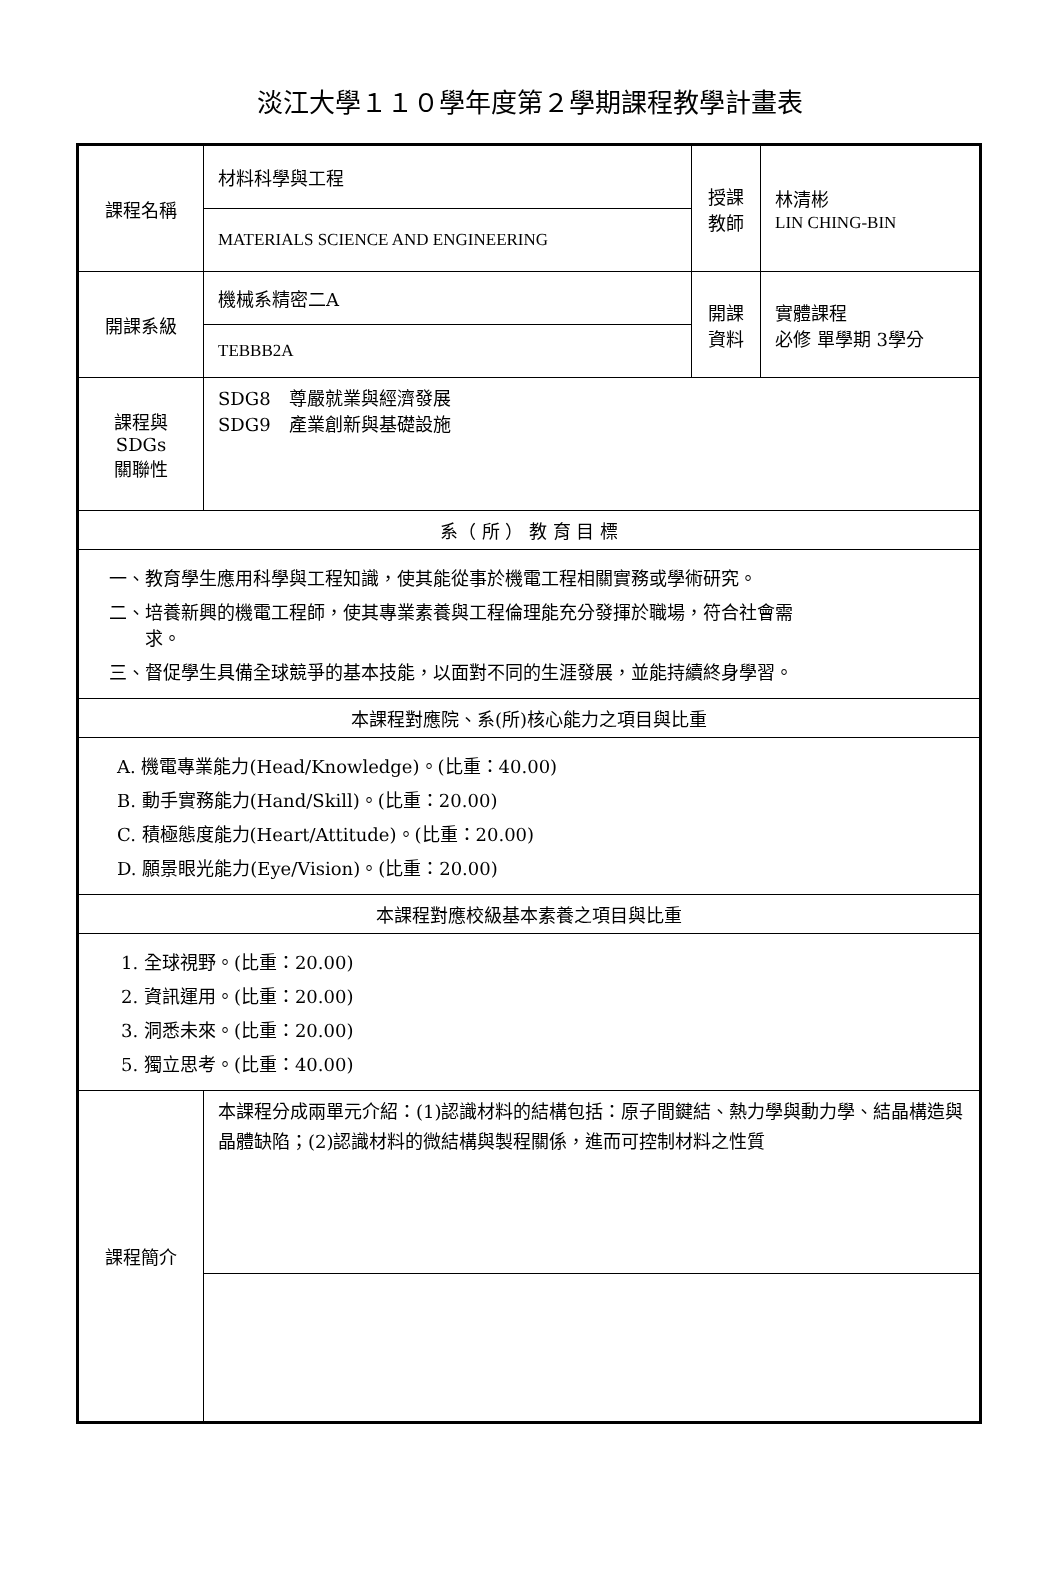淡江大學１１０學年度第２學期課程教學計畫表
| 課程名稱 | 材料科學與工程 | 授課 教師 | 林清彬 LIN CHING-BIN |
| | MATERIALS SCIENCE AND ENGINEERING | | |
| 開課系級 | 機械系精密二A | 開課 資料 | 實體課程 必修 單學期 3學分 |
| | TEBBB2A | | |
| 課程與SDGs 關聯性 | SDG8 尊嚴就業與經濟發展 SDG9 產業創新與基礎設施 | | |
| 系（ 所 ） 教 育 目 標 | | | |
| 一、教育學生應用科學與工程知識，使其能從事於機電工程相關實務或學術研究。 二、培養新興的機電工程師，使其專業素養與工程倫理能充分發揮於職場，符合社會需 求。 三、督促學生具備全球競爭的基本技能，以面對不同的生涯發展，並能持續終身學習。 | | | |
| 本課程對應院、系(所)核心能力之項目與比重 | | | |
| A. 機電專業能力(Head/Knowledge)。(比重：40.00) B. 動手實務能力(Hand/Skill)。(比重：20.00) C. 積極態度能力(Heart/Attitude)。(比重：20.00) D. 願景眼光能力(Eye/Vision)。(比重：20.00) | | | |
| 本課程對應校級基本素養之項目與比重 | | | |
| 1. 全球視野。(比重：20.00) 2. 資訊運用。(比重：20.00) 3. 洞悉未來。(比重：20.00) 5. 獨立思考。(比重：40.00) | | | |
| 課程簡介 | 本課程分成兩單元介紹：(1)認識材料的結構包括：原子間鍵結、熱力學與動力學、結晶構造與晶體缺陷；(2)認識材料的微結構與製程關係，進而可控制材料之性質 | | |